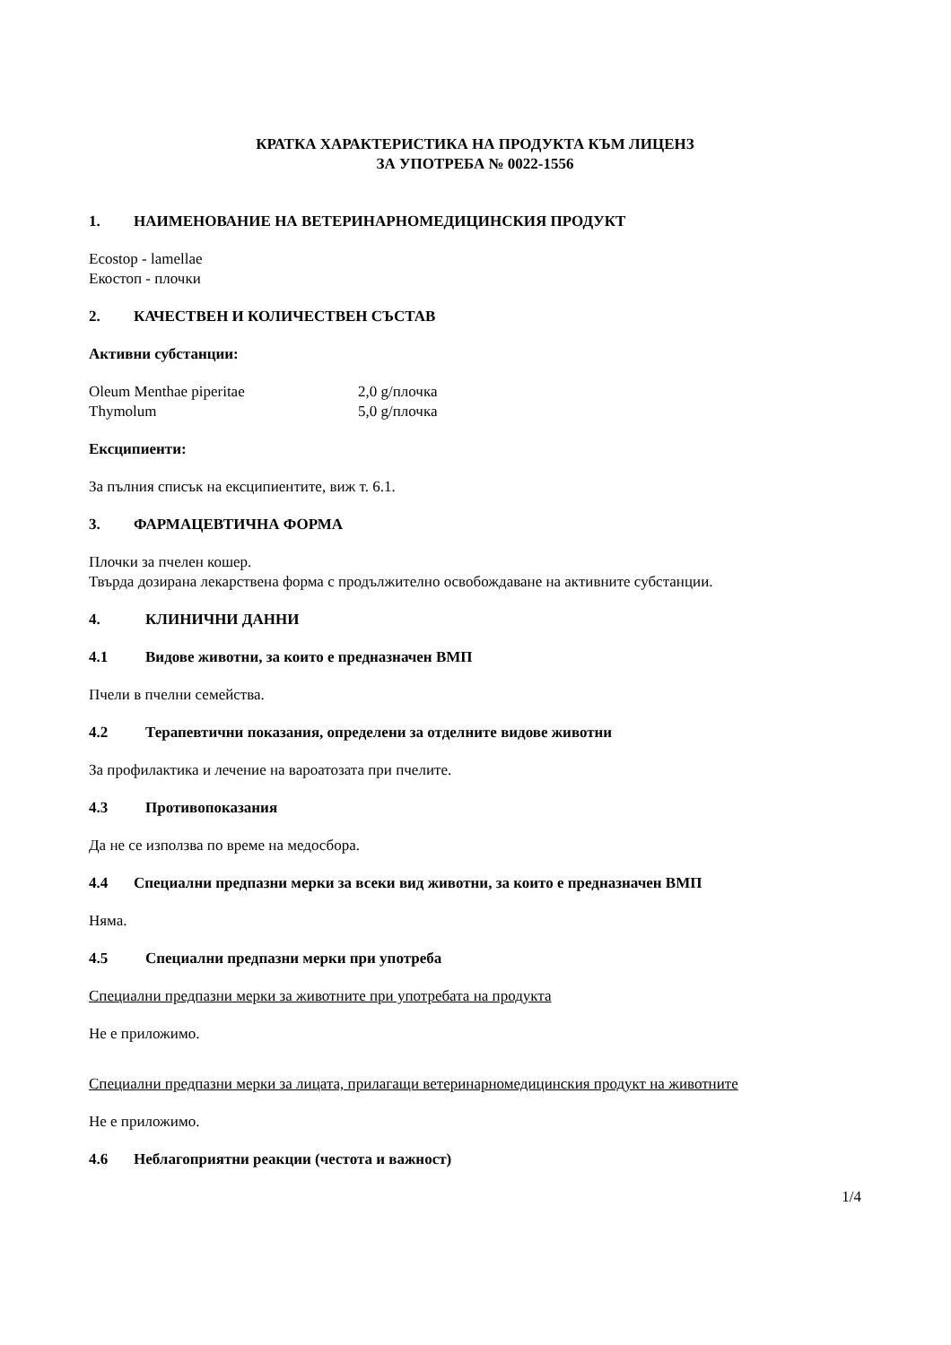КРАТКА ХАРАКТЕРИСТИКА НА ПРОДУКТА КЪМ ЛИЦЕНЗ
ЗА УПОТРЕБА № 0022-1556
1. НАИМЕНОВАНИЕ НА ВЕТЕРИНАРНОМЕДИЦИНСКИЯ ПРОДУКТ
Ecostop - lamellae
Екостоп - плочки
2. КАЧЕСТВЕН И КОЛИЧЕСТВЕН СЪСТАВ
Активни субстанции:
Oleum Menthae piperitae 2,0 g/плочка
Thymolum 5,0 g/плочка
Ексципиенти:
За пълния списък на ексципиентите, виж т. 6.1.
3. ФАРМАЦЕВТИЧНА ФОРМА
Плочки за пчелен кошер.
Твърда дозирана лекарствена форма с продължително освобождаване на активните субстанции.
4. КЛИНИЧНИ ДАННИ
4.1 Видове животни, за които е предназначен ВМП
Пчели в пчелни семейства.
4.2 Терапевтични показания, определени за отделните видове животни
За профилактика и лечение на вароатозата при пчелите.
4.3 Противопоказания
Да не се използва по време на медосбора.
4.4 Специални предпазни мерки за всеки вид животни, за които е предназначен ВМП
Няма.
4.5 Специални предпазни мерки при употреба
Специални предпазни мерки за животните при употребата на продукта
Не е приложимо.
Специални предпазни мерки за лицата, прилагащи ветеринарномедицинския продукт на животните
Не е приложимо.
4.6 Неблагоприятни реакции (честота и важност)
1/4